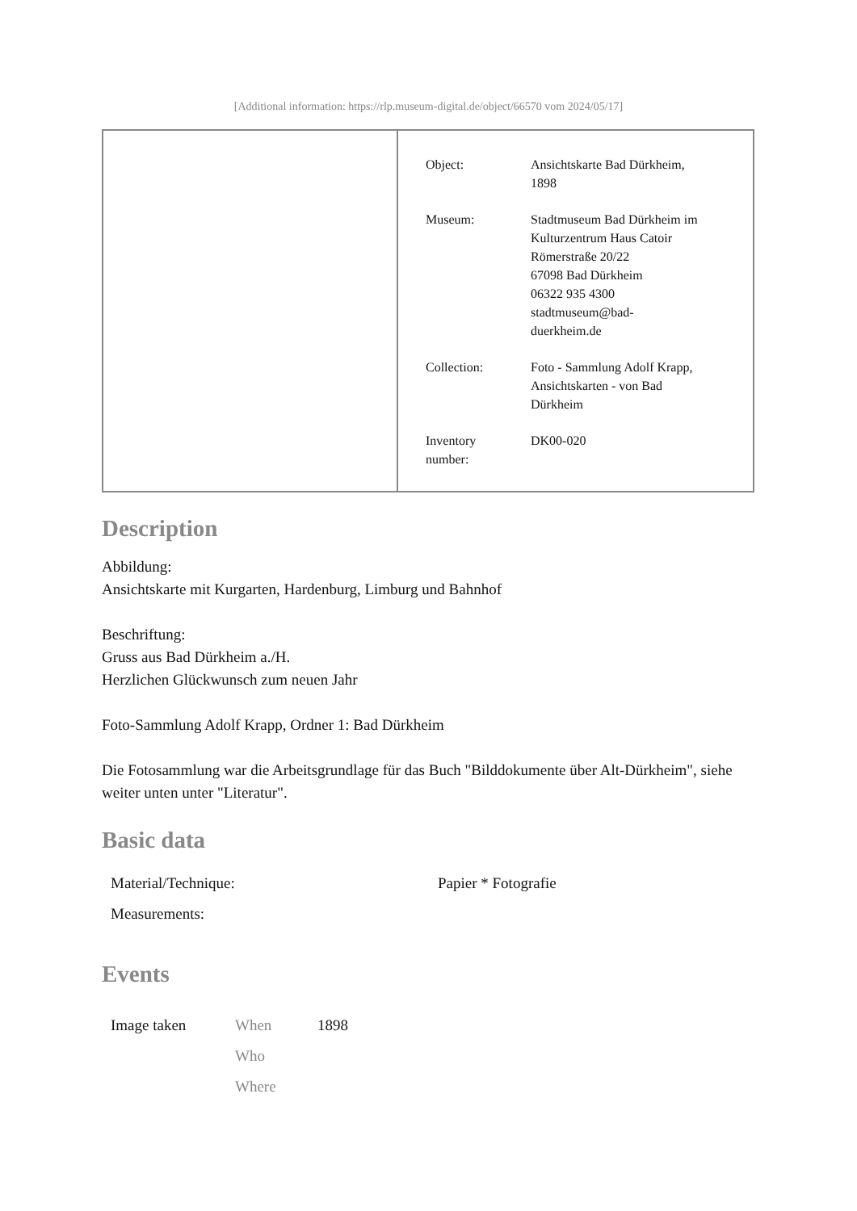[Additional information: https://rlp.museum-digital.de/object/66570 vom 2024/05/17]
| Object: | Ansichtskarte Bad Dürkheim, 1898 |
| Museum: | Stadtmuseum Bad Dürkheim im Kulturzentrum Haus Catoir Römerstraße 20/22 67098 Bad Dürkheim 06322 935 4300 stadtmuseum@bad- duerkheim.de |
| Collection: | Foto - Sammlung Adolf Krapp, Ansichtskarten - von Bad Dürkheim |
| Inventory number: | DK00-020 |
Description
Abbildung:
Ansichtskarte mit Kurgarten, Hardenburg, Limburg und Bahnhof
Beschriftung:
Gruss aus Bad Dürkheim a./H.
Herzlichen Glückwunsch zum neuen Jahr
Foto-Sammlung Adolf Krapp, Ordner 1: Bad Dürkheim
Die Fotosammlung war die Arbeitsgrundlage für das Buch "Bilddokumente über Alt-Dürkheim", siehe weiter unten unter "Literatur".
Basic data
| Material/Technique: | Papier * Fotografie |
| Measurements: | |
Events
| Image taken | When | 1898 |
| | Who | |
| | Where | |